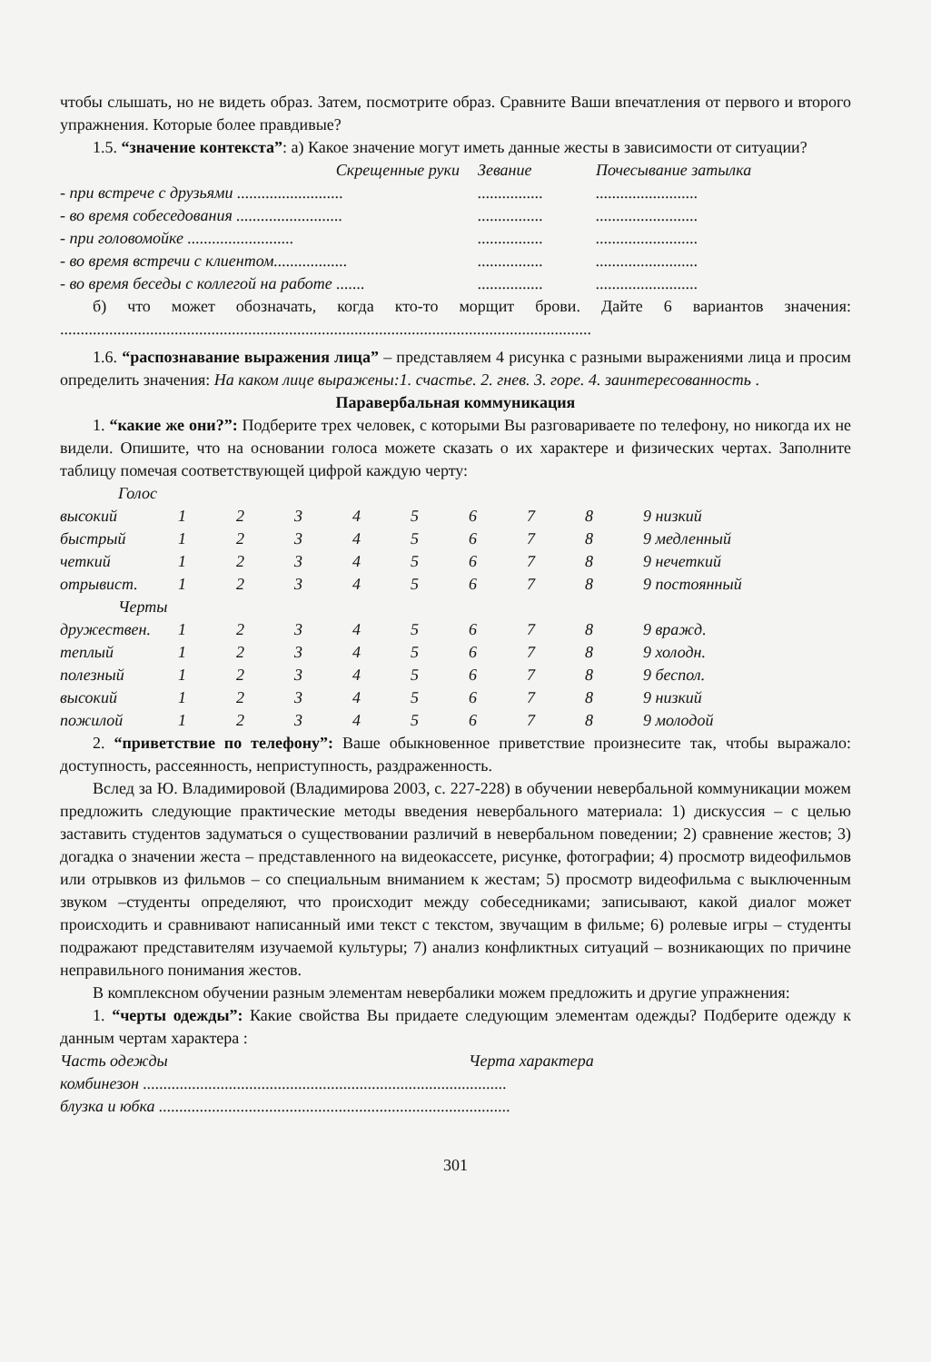чтобы слышать, но не видеть образ. Затем, посмотрите образ. Сравните Ваши впечатления от первого и второго упражнения. Которые более правдивые?
1.5. “значение контекста”: а) Какое значение могут иметь данные жесты в зависимости от ситуации?
| Скрещенные руки | Зевание | Почесывание затылка |
| - при встрече с друзьями .......................... | ................ | ......................... |
| - во время собеседования .......................... | ................ | ......................... |
| - при головомойке .......................... | ................ | ......................... |
| - во время встречи с клиентом.................. | ................ | ......................... |
| - во время беседы с коллегой на работе ....... | ................ | ......................... |
б) что может обозначать, когда кто-то морщит брови. Дайте 6 вариантов значения: ..................................................................................................................................
1.6. “распознавание выражения лица” – представляем 4 рисунка с разными выражениями лица и просим определить значения: На каком лице выражены:1. счастье. 2. гнев. 3. горе. 4. заинтересованность .
Паравербальная коммуникация
1. “какие же они?”: Подберите трех человек, с которыми Вы разговариваете по телефону, но никогда их не видели. Опишите, что на основании голоса можете сказать о их характере и физических чертах. Заполните таблицу помечая соответствующей цифрой каждую черту:
| Голос | | | | | | | | | |
| высокий | 1 | 2 | 3 | 4 | 5 | 6 | 7 | 8 | 9 низкий |
| быстрый | 1 | 2 | 3 | 4 | 5 | 6 | 7 | 8 | 9 медленный |
| четкий | 1 | 2 | 3 | 4 | 5 | 6 | 7 | 8 | 9 нечеткий |
| отрывист. | 1 | 2 | 3 | 4 | 5 | 6 | 7 | 8 | 9 постоянный |
| Черты | | | | | | | | | |
| дружествен. | 1 | 2 | 3 | 4 | 5 | 6 | 7 | 8 | 9 вражд. |
| теплый | 1 | 2 | 3 | 4 | 5 | 6 | 7 | 8 | 9 холодн. |
| полезный | 1 | 2 | 3 | 4 | 5 | 6 | 7 | 8 | 9 беспол. |
| высокий | 1 | 2 | 3 | 4 | 5 | 6 | 7 | 8 | 9 низкий |
| пожилой | 1 | 2 | 3 | 4 | 5 | 6 | 7 | 8 | 9 молодой |
2. “приветствие по телефону”: Ваше обыкновенное приветствие произнесите так, чтобы выражало: доступность, рассеянность, неприступность, раздраженность.
Вслед за Ю. Владимировой (Владимирова 2003, с. 227-228) в обучении невербальной коммуникации можем предложить следующие практические методы введения невербального материала: 1) дискуссия – с целью заставить студентов задуматься о существовании различий в невербальном поведении; 2) сравнение жестов; 3) догадка о значении жеста – представленного на видеокассете, рисунке, фотографии; 4) просмотр видеофильмов или отрывков из фильмов – со специальным вниманием к жестам; 5) просмотр видеофильма с выключенным звуком –студенты определяют, что происходит между собеседниками; записывают, какой диалог может происходить и сравнивают написанный ими текст с текстом, звучащим в фильме; 6) ролевые игры – студенты подражают представителям изучаемой культуры; 7) анализ конфликтных ситуаций – возникающих по причине неправильного понимания жестов.
В комплексном обучении разным элементам невербалики можем предложить и другие упражнения:
1. “черты одежды”: Какие свойства Вы придаете следующим элементам одежды? Подберите одежду к данным чертам характера :
| Часть одежды | Черта характера |
| комбинезон ......................................................................................... | |
| блузка и юбка ...................................................................................... | |
301